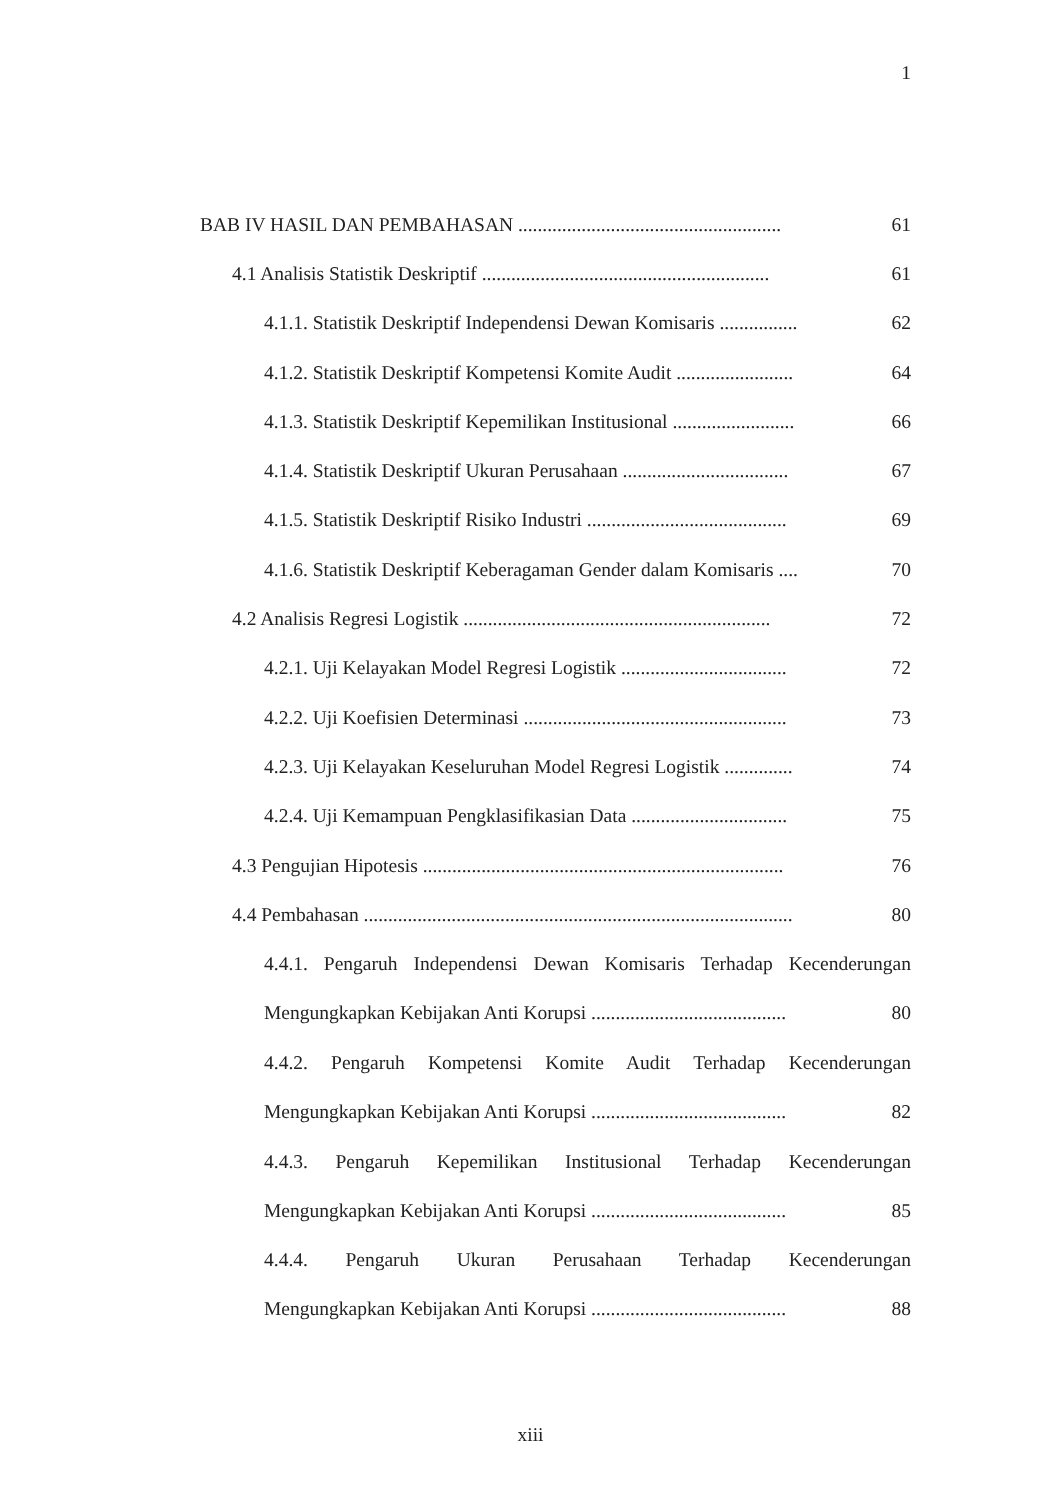1
BAB IV HASIL DAN PEMBAHASAN ...................................................... 61
4.1 Analisis Statistik Deskriptif ........................................................... 61
4.1.1. Statistik Deskriptif Independensi Dewan Komisaris ................ 62
4.1.2. Statistik Deskriptif Kompetensi Komite Audit ........................ 64
4.1.3. Statistik Deskriptif Kepemilikan Institusional ......................... 66
4.1.4. Statistik Deskriptif Ukuran Perusahaan .................................. 67
4.1.5. Statistik Deskriptif Risiko Industri ......................................... 69
4.1.6. Statistik Deskriptif Keberagaman Gender dalam Komisaris .... 70
4.2 Analisis Regresi Logistik ............................................................... 72
4.2.1. Uji Kelayakan Model Regresi Logistik .................................. 72
4.2.2. Uji Koefisien Determinasi ...................................................... 73
4.2.3. Uji Kelayakan Keseluruhan Model Regresi Logistik .............. 74
4.2.4. Uji Kemampuan Pengklasifikasian Data ................................ 75
4.3 Pengujian Hipotesis .......................................................................... 76
4.4 Pembahasan ........................................................................................ 80
4.4.1. Pengaruh Independensi Dewan Komisaris Terhadap Kecenderungan
Mengungkapkan Kebijakan Anti Korupsi ........................................ 80
4.4.2. Pengaruh Kompetensi Komite Audit Terhadap Kecenderungan
Mengungkapkan Kebijakan Anti Korupsi ........................................ 82
4.4.3. Pengaruh Kepemilikan Institusional Terhadap Kecenderungan
Mengungkapkan Kebijakan Anti Korupsi ........................................ 85
4.4.4. Pengaruh Ukuran Perusahaan Terhadap Kecenderungan
Mengungkapkan Kebijakan Anti Korupsi ........................................ 88
xiii